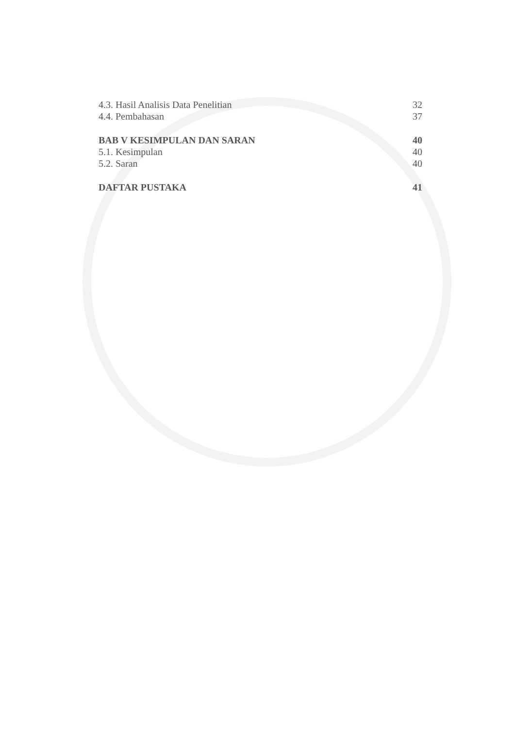4.3. Hasil Analisis Data Penelitian 32
4.4. Pembahasan 37
BAB V KESIMPULAN DAN SARAN 40
5.1. Kesimpulan 40
5.2. Saran 40
DAFTAR PUSTAKA 41